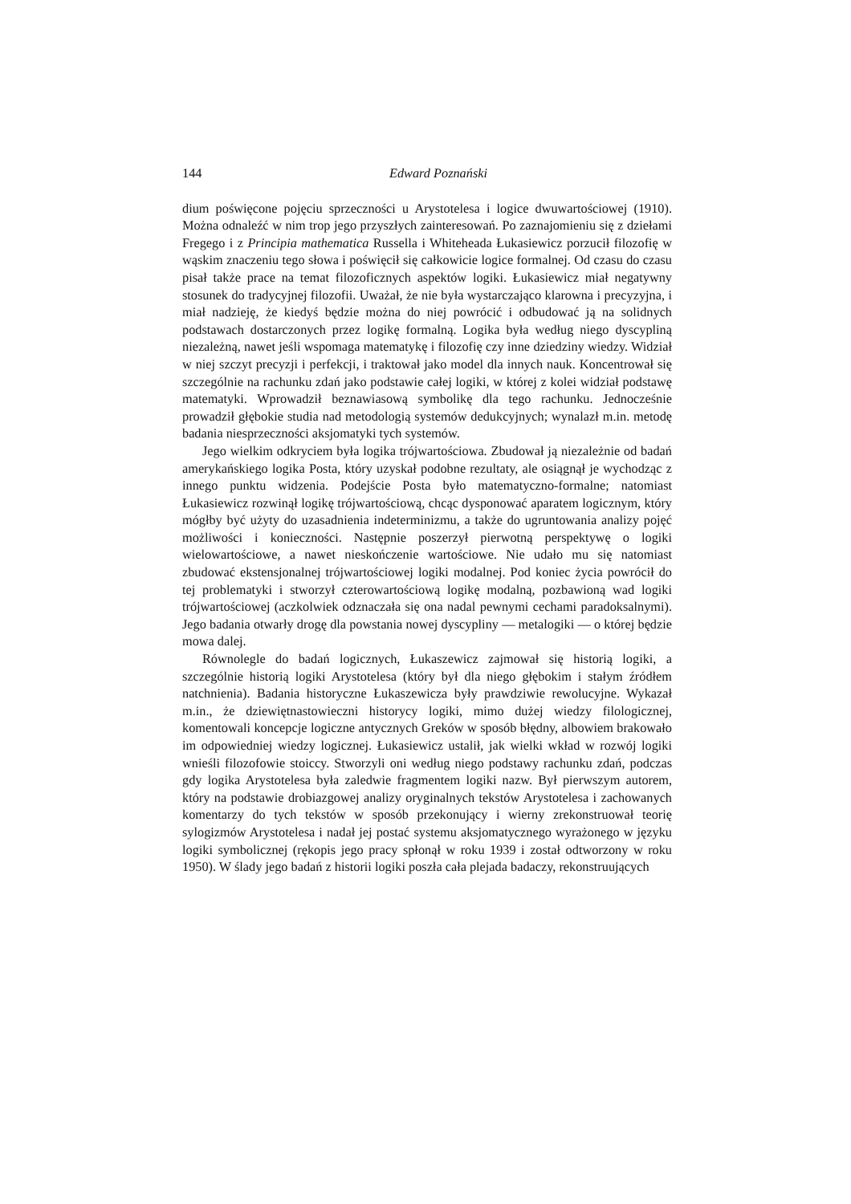144 Edward Poznański
dium poświęcone pojęciu sprzeczności u Arystotelesa i logice dwuwartościowej (1910). Można odnaleźć w nim trop jego przyszłych zainteresowań. Po zaznajomieniu się z dziełami Fregego i z Principia mathematica Russella i Whiteheada Łukasiewicz porzucił filozofię w wąskim znaczeniu tego słowa i poświęcił się całkowicie logice formalnej. Od czasu do czasu pisał także prace na temat filozoficznych aspektów logiki. Łukasiewicz miał negatywny stosunek do tradycyjnej filozofii. Uważał, że nie była wystarczająco klarowna i precyzyjna, i miał nadzieję, że kiedyś będzie można do niej powrócić i odbudować ją na solidnych podstawach dostarczonych przez logikę formalną. Logika była według niego dyscypliną niezależną, nawet jeśli wspomaga matematykę i filozofię czy inne dziedziny wiedzy. Widział w niej szczyt precyzji i perfekcji, i traktował jako model dla innych nauk. Koncentrował się szczególnie na rachunku zdań jako podstawie całej logiki, w której z kolei widział podstawę matematyki. Wprowadził beznawiasową symbolikę dla tego rachunku. Jednocześnie prowadził głębokie studia nad metodologią systemów dedukcyjnych; wynalazł m.in. metodę badania niesprzeczności aksjomatyki tych systemów.
Jego wielkim odkryciem była logika trójwartościowa. Zbudował ją niezależnie od badań amerykańskiego logika Posta, który uzyskał podobne rezultaty, ale osiągnął je wychodząc z innego punktu widzenia. Podejście Posta było matematyczno-formalne; natomiast Łukasiewicz rozwinął logikę trójwartościową, chcąc dysponować aparatem logicznym, który mógłby być użyty do uzasadnienia indeterminizmu, a także do ugruntowania analizy pojęć możliwości i konieczności. Następnie poszerzył pierwotną perspektywę o logiki wielowartościowe, a nawet nieskończenie wartościowe. Nie udało mu się natomiast zbudować ekstensjonalnej trójwartościowej logiki modalnej. Pod koniec życia powrócił do tej problematyki i stworzył czterowartościową logikę modalną, pozbawioną wad logiki trójwartościowej (aczkolwiek odznaczała się ona nadal pewnymi cechami paradoksalnymi). Jego badania otwarły drogę dla powstania nowej dyscypliny — metalogiki — o której będzie mowa dalej.
Równolegle do badań logicznych, Łukaszewicz zajmował się historią logiki, a szczególnie historią logiki Arystotelesa (który był dla niego głębokim i stałym źródłem natchnienia). Badania historyczne Łukaszewicza były prawdziwie rewolucyjne. Wykazał m.in., że dziewiętnastowieczni historycy logiki, mimo dużej wiedzy filologicznej, komentowali koncepcje logiczne antycznych Greków w sposób błędny, albowiem brakowało im odpowiedniej wiedzy logicznej. Łukasiewicz ustalił, jak wielki wkład w rozwój logiki wnieśli filozofowie stoiccy. Stworzyli oni według niego podstawy rachunku zdań, podczas gdy logika Arystotelesa była zaledwie fragmentem logiki nazw. Był pierwszym autorem, który na podstawie drobiazgowej analizy oryginalnych tekstów Arystotelesa i zachowanych komentarzy do tych tekstów w sposób przekonujący i wierny zrekonstruował teorię sylogizmów Arystotelesa i nadał jej postać systemu aksjomatycznego wyrażonego w języku logiki symbolicznej (rękopis jego pracy spłonął w roku 1939 i został odtworzony w roku 1950). W ślady jego badań z historii logiki poszła cała plejada badaczy, rekonstruujących